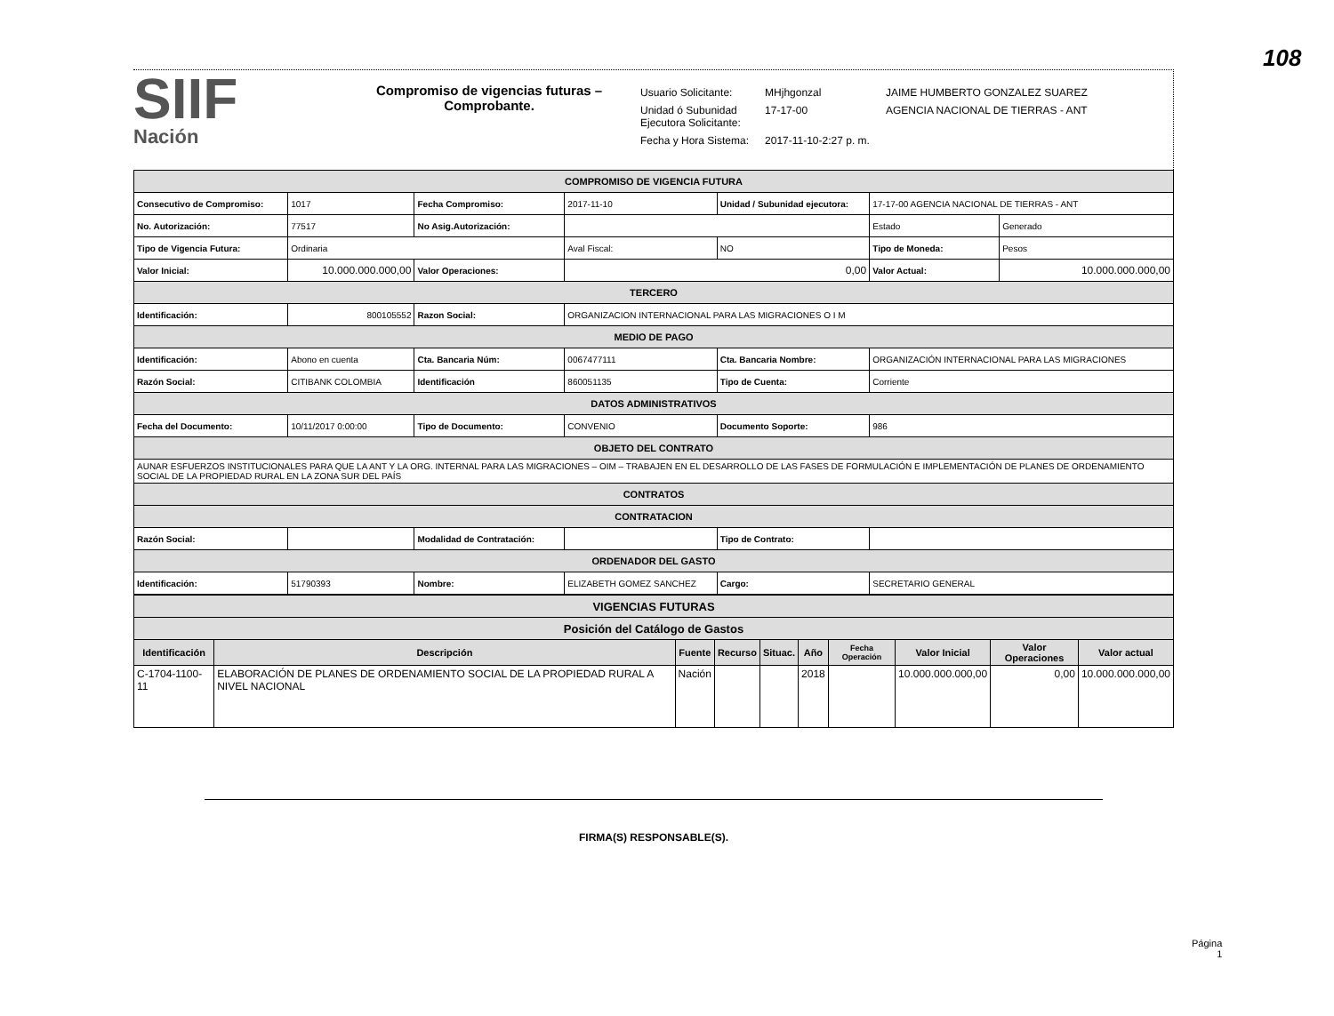108
SIIF
Nación
Compromiso de vigencias futuras –
Comprobante.
| Usuario Solicitante: | MHjhgonzal | JAIME HUMBERTO GONZALEZ SUAREZ |
| Unidad ó Subunidad Ejecutora Solicitante: | 17-17-00 | AGENCIA NACIONAL DE TIERRAS - ANT |
| Fecha y Hora Sistema: | 2017-11-10-2:27 p. m. | |
| COMPROMISO DE VIGENCIA FUTURA | | | | | | |
| Consecutivo de Compromiso: | 1017 | Fecha Compromiso: | 2017-11-10 | Unidad / Subunidad ejecutora: | 17-17-00 AGENCIA NACIONAL DE TIERRAS - ANT | |
| No. Autorización: | 77517 | No Asig.Autorización: | | | Estado | Generado |
| Tipo de Vigencia Futura: | Ordinaria | | Aval Fiscal: | NO | Tipo de Moneda: | Pesos |
| Valor Inicial: | 10.000.000.000,00 | Valor Operaciones: | 0,00 | | Valor Actual: | 10.000.000.000,00 |
| TERCERO | | | | | | |
| Identificación: | 800105552 | Razon Social: | ORGANIZACION INTERNACIONAL PARA LAS MIGRACIONES O I M | | | |
| MEDIO DE PAGO | | | | | | |
| Identificación: | Abono en cuenta | Cta. Bancaria Núm: | 0067477111 | Cta. Bancaria Nombre: | ORGANIZACIÓN INTERNACIONAL PARA LAS MIGRACIONES | |
| Razón Social: | CITIBANK COLOMBIA | Identificación | 860051135 | Tipo de Cuenta: | Corriente | |
| DATOS ADMINISTRATIVOS | | | | | | |
| Fecha del Documento: | 10/11/2017 0:00:00 | Tipo de Documento: | CONVENIO | Documento Soporte: | 986 | |
| OBJETO DEL CONTRATO | | | | | | |
| AUNAR ESFUERZOS INSTITUCIONALES PARA QUE LA ANT Y LA ORG. INTERNAL PARA LAS MIGRACIONES – OIM – TRABAJEN EN EL DESARROLLO DE LAS FASES DE FORMULACIÓN E IMPLEMENTACIÓN DE PLANES DE ORDENAMIENTO SOCIAL DE LA PROPIEDAD RURAL EN LA ZONA SUR DEL PAÍS | | | | | | |
| CONTRATOS | | | | | | |
| CONTRATACION | | | | | | |
| Razón Social: | | Modalidad de Contratación: | | Tipo de Contrato: | | |
| ORDENADOR DEL GASTO | | | | | | |
| Identificación: | 51790393 | Nombre: | ELIZABETH GOMEZ SANCHEZ | Cargo: | SECRETARIO GENERAL | |
| VIGENCIAS FUTURAS | | | | | | | | | |
| Posición del Catálogo de Gastos | | | | | | | | | |
| Identificación | Descripción | Fuente | Recurso | Situac. | Año | Fecha Operación | Valor Inicial | Valor Operaciones | Valor actual |
| C-1704-1100-11 | ELABORACIÓN DE PLANES DE ORDENAMIENTO SOCIAL DE LA PROPIEDAD RURAL A NIVEL NACIONAL | Nación | | | 2018 | | 10.000.000.000,00 | 0,00 | 10.000.000.000,00 |
FIRMA(S) RESPONSABLE(S).
Página
1